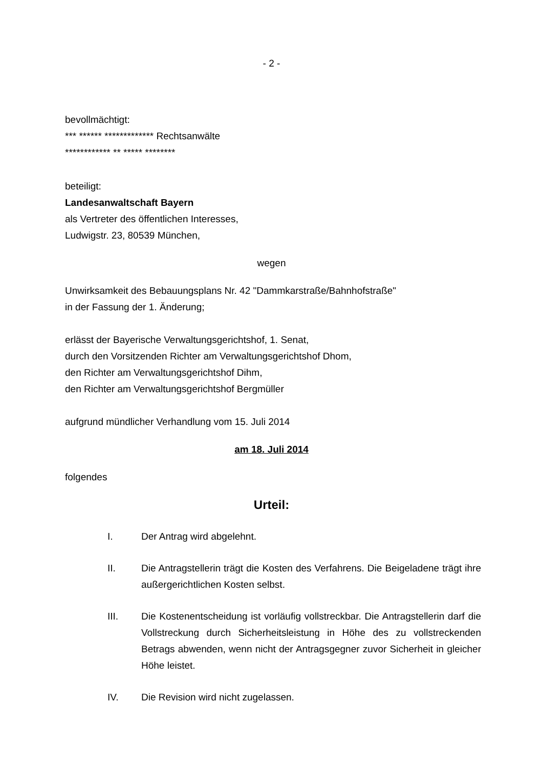- 2 -
bevollmächtigt:
*** ****** ************* Rechtsanwälte
************ ** ***** ********
beteiligt:
Landesanwaltschaft Bayern
als Vertreter des öffentlichen Interesses,
Ludwigstr. 23, 80539 München,
wegen
Unwirksamkeit des Bebauungsplans Nr. 42 "Dammkarstraße/Bahnhofstraße"
in der Fassung der 1. Änderung;
erlässt der Bayerische Verwaltungsgerichtshof, 1. Senat,
durch den Vorsitzenden Richter am Verwaltungsgerichtshof Dhom,
den Richter am Verwaltungsgerichtshof Dihm,
den Richter am Verwaltungsgerichtshof Bergmüller
aufgrund mündlicher Verhandlung vom 15. Juli 2014
am 18. Juli 2014
folgendes
Urteil:
I. Der Antrag wird abgelehnt.
II. Die Antragstellerin trägt die Kosten des Verfahrens. Die Beigeladene trägt ihre außergerichtlichen Kosten selbst.
III. Die Kostenentscheidung ist vorläufig vollstreckbar. Die Antragstellerin darf die Vollstreckung durch Sicherheitsleistung in Höhe des zu vollstreckenden Betrags abwenden, wenn nicht der Antragsgegner zuvor Sicherheit in gleicher Höhe leistet.
IV. Die Revision wird nicht zugelassen.